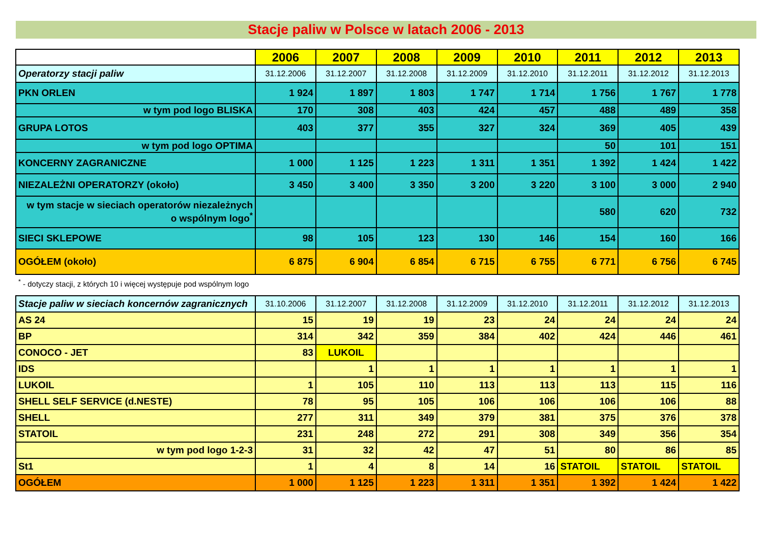Stacje paliw w Polsce w latach 2006 - 2013
| | 2006 | 2007 | 2008 | 2009 | 2010 | 2011 | 2012 | 2013 |
| --- | --- | --- | --- | --- | --- | --- | --- | --- |
| Operatorzy stacji paliw | 31.12.2006 | 31.12.2007 | 31.12.2008 | 31.12.2009 | 31.12.2010 | 31.12.2011 | 31.12.2012 | 31.12.2013 |
| PKN ORLEN | 1 924 | 1 897 | 1 803 | 1 747 | 1 714 | 1 756 | 1 767 | 1 778 |
| w tym pod logo BLISKA | 170 | 308 | 403 | 424 | 457 | 488 | 489 | 358 |
| GRUPA LOTOS | 403 | 377 | 355 | 327 | 324 | 369 | 405 | 439 |
| w tym pod logo OPTIMA | | | | | | 50 | 101 | 151 |
| KONCERNY ZAGRANICZNE | 1 000 | 1 125 | 1 223 | 1 311 | 1 351 | 1 392 | 1 424 | 1 422 |
| NIEZALEŻNI OPERATORZY (około) | 3 450 | 3 400 | 3 350 | 3 200 | 3 220 | 3 100 | 3 000 | 2 940 |
| w tym stacje w sieciach operatorów niezależnych o wspólnym logo<sup>*</sup> | | | | | | 580 | 620 | 732 |
| SIECI SKLEPOWE | 98 | 105 | 123 | 130 | 146 | 154 | 160 | 166 |
| OGÓŁEM (około) | 6 875 | 6 904 | 6 854 | 6 715 | 6 755 | 6 771 | 6 756 | 6 745 |
<sup>*</sup> - dotyczy stacji, z których 10 i więcej występuje pod wspólnym logo
| Stacje paliw w sieciach koncernów zagranicznych | 31.10.2006 | 31.12.2007 | 31.12.2008 | 31.12.2009 | 31.12.2010 | 31.12.2011 | 31.12.2012 | 31.12.2013 |
| AS 24 | 15 | 19 | 19 | 23 | 24 | 24 | 24 | 24 |
| BP | 314 | 342 | 359 | 384 | 402 | 424 | 446 | 461 |
| CONOCO - JET | 83 | LUKOIL | | | | | | |
| IDS | | 1 | 1 | 1 | 1 | 1 | 1 | 1 |
| LUKOIL | 1 | 105 | 110 | 113 | 113 | 113 | 115 | 116 |
| SHELL SELF SERVICE (d.NESTE) | 78 | 95 | 105 | 106 | 106 | 106 | 106 | 88 |
| SHELL | 277 | 311 | 349 | 379 | 381 | 375 | 376 | 378 |
| STATOIL | 231 | 248 | 272 | 291 | 308 | 349 | 356 | 354 |
| w tym pod logo 1-2-3 | 31 | 32 | 42 | 47 | 51 | 80 | 86 | 85 |
| St1 | 1 | 4 | 8 | 14 | 16 | STATOIL | STATOIL | STATOIL |
| OGÓŁEM | 1 000 | 1 125 | 1 223 | 1 311 | 1 351 | 1 392 | 1 424 | 1 422 |